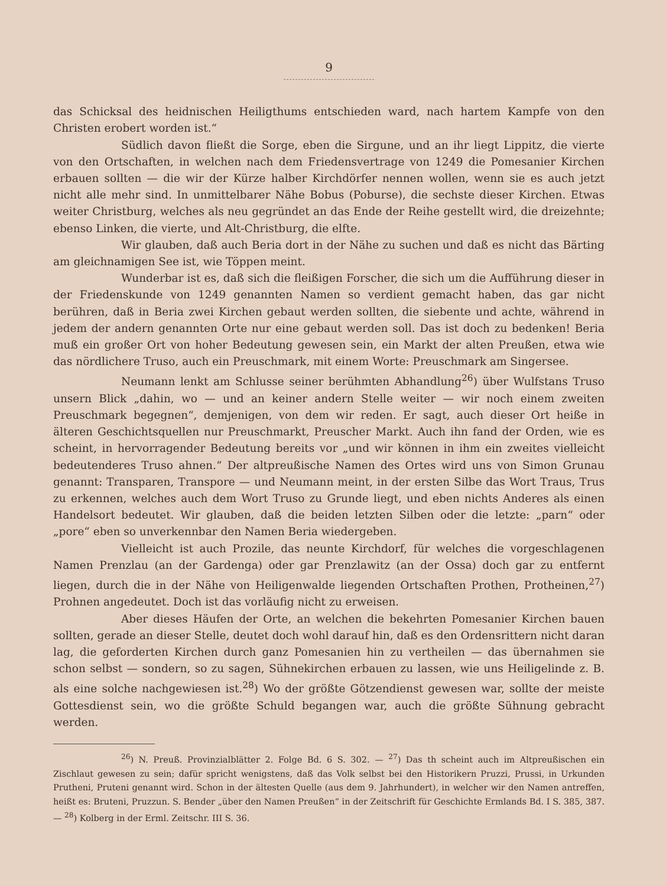9
das Schicksal des heidnischen Heiligthums entschieden ward, nach hartem Kampfe von den Christen erobert worden ist.“
Südlich davon fließt die Sorge, eben die Sirgune, und an ihr liegt Lippitz, die vierte von den Ortschaften, in welchen nach dem Friedensvertrage von 1249 die Pomesanier Kirchen erbauen sollten — die wir der Kürze halber Kirchdörfer nennen wollen, wenn sie es auch jetzt nicht alle mehr sind. In unmittelbarer Nähe Bobus (Poburse), die sechste dieser Kirchen. Etwas weiter Christburg, welches als neu gegründet an das Ende der Reihe gestellt wird, die dreizehnte; ebenso Linken, die vierte, und Alt-Christburg, die elfte.
Wir glauben, daß auch Beria dort in der Nähe zu suchen und daß es nicht das Bärting am gleichnamigen See ist, wie Töppen meint.
Wunderbar ist es, daß sich die fleißigen Forscher, die sich um die Aufführung dieser in der Friedenskunde von 1249 genannten Namen so verdient gemacht haben, das gar nicht berühren, daß in Beria zwei Kirchen gebaut werden sollten, die siebente und achte, während in jedem der andern genannten Orte nur eine gebaut werden soll. Das ist doch zu bedenken! Beria muß ein großer Ort von hoher Bedeutung gewesen sein, ein Markt der alten Preußen, etwa wie das nördlichere Truso, auch ein Preuschmark, mit einem Worte: Preuschmark am Singersee.
Neumann lenkt am Schlusse seiner berühmten Abhandlung<sup>26</sup>) über Wulfstans Truso unsern Blick „dahin, wo — und an keiner andern Stelle weiter — wir noch einem zweiten Preuschmark begegnen“, demjenigen, von dem wir reden. Er sagt, auch dieser Ort heiße in älteren Geschichtsquellen nur Preuschmarkt, Preuscher Markt. Auch ihn fand der Orden, wie es scheint, in hervorragender Bedeutung bereits vor „und wir können in ihm ein zweites vielleicht bedeutenderes Truso ahnen.“ Der altpreußische Namen des Ortes wird uns von Simon Grunau genannt: Transparen, Transpore — und Neumann meint, in der ersten Silbe das Wort Traus, Trus zu erkennen, welches auch dem Wort Truso zu Grunde liegt, und eben nichts Anderes als einen Handelsort bedeutet. Wir glauben, daß die beiden letzten Silben oder die letzte: „parn“ oder „pore“ eben so unverkennbar den Namen Beria wiedergeben.
Vielleicht ist auch Prozile, das neunte Kirchdorf, für welches die vorgeschlagenen Namen Prenzlau (an der Gardenga) oder gar Prenzlawitz (an der Ossa) doch gar zu entfernt liegen, durch die in der Nähe von Heiligenwalde liegenden Ortschaften Prothen, Protheinen,<sup>27</sup>) Prohnen angedeutet. Doch ist das vorläufig nicht zu erweisen.
Aber dieses Häufen der Orte, an welchen die bekehrten Pomesanier Kirchen bauen sollten, gerade an dieser Stelle, deutet doch wohl darauf hin, daß es den Ordensrittern nicht daran lag, die geforderten Kirchen durch ganz Pomesanien hin zu vertheilen — das übernahmen sie schon selbst — sondern, so zu sagen, Sühnekirchen erbauen zu lassen, wie uns Heiligelinde z. B. als eine solche nachgewiesen ist.<sup>28</sup>) Wo der größte Götzendienst gewesen war, sollte der meiste Gottesdienst sein, wo die größte Schuld begangen war, auch die größte Sühnung gebracht werden.
<sup>26</sup>) N. Preuß. Provinzialblätter 2. Folge Bd. 6 S. 302. — <sup>27</sup>) Das th scheint auch im Altpreußischen ein Zischlaut gewesen zu sein; dafür spricht wenigstens, daß das Volk selbst bei den Historikern Pruzzi, Prussi, in Urkunden Prutheni, Pruteni genannt wird. Schon in der ältesten Quelle (aus dem 9. Jahrhundert), in welcher wir den Namen antreffen, heißt es: Bruteni, Pruzzun. S. Bender „über den Namen Preußen“ in der Zeitschrift für Geschichte Ermlands Bd. I S. 385, 387. — <sup>28</sup>) Kolberg in der Erml. Zeitschr. III S. 36.